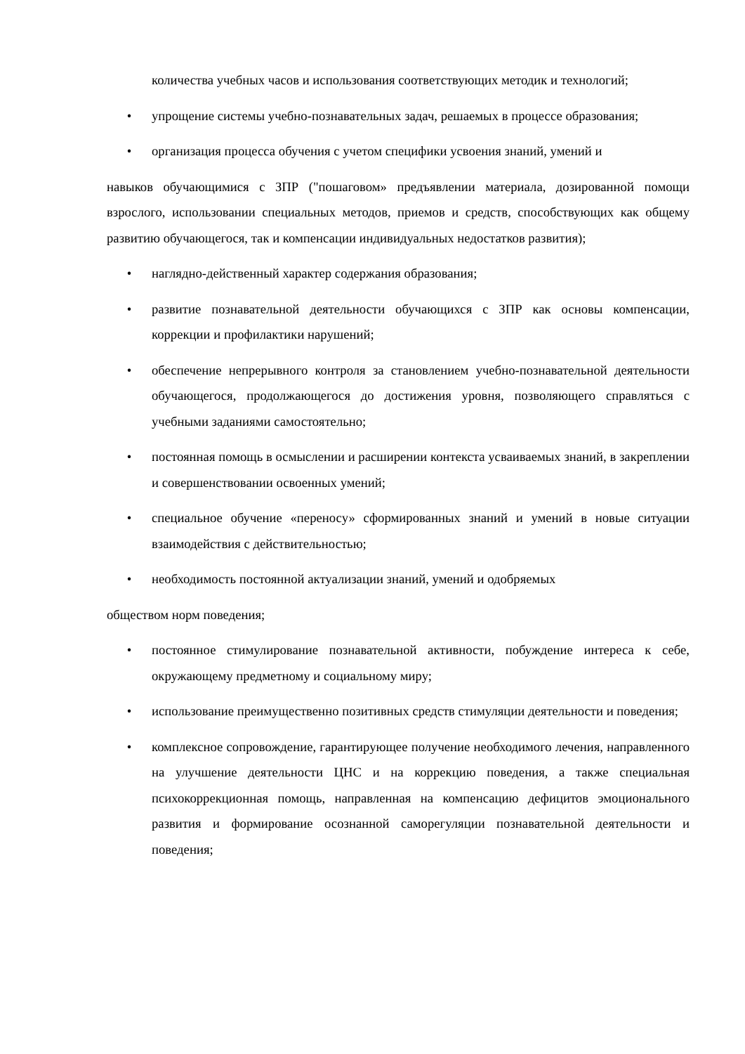количества учебных часов и использования соответствующих методик и технологий;
• упрощение системы учебно-познавательных задач, решаемых в процессе образования;
• организация процесса обучения с учетом специфики усвоения знаний, умений и
навыков обучающимися с ЗПР ("пошаговом» предъявлении материала, дозированной помощи взрослого, использовании специальных методов, приемов и средств, способствующих как общему развитию обучающегося, так и компенсации индивидуальных недостатков развития);
• наглядно-действенный характер содержания образования;
• развитие познавательной деятельности обучающихся с ЗПР как основы компенсации, коррекции и профилактики нарушений;
• обеспечение непрерывного контроля за становлением учебно-познавательной деятельности обучающегося, продолжающегося до достижения уровня, позволяющего справляться с учебными заданиями самостоятельно;
• постоянная помощь в осмыслении и расширении контекста усваиваемых знаний, в закреплении и совершенствовании освоенных умений;
• специальное обучение «переносу» сформированных знаний и умений в новые ситуации взаимодействия с действительностью;
• необходимость постоянной актуализации знаний, умений и одобряемых
обществом норм поведения;
• постоянное стимулирование познавательной активности, побуждение интереса к себе, окружающему предметному и социальному миру;
• использование преимущественно позитивных средств стимуляции деятельности и поведения;
• комплексное сопровождение, гарантирующее получение необходимого лечения, направленного на улучшение деятельности ЦНС и на коррекцию поведения, а также специальная психокоррекционная помощь, направленная на компенсацию дефицитов эмоционального развития и формирование осознанной саморегуляции познавательной деятельности и поведения;